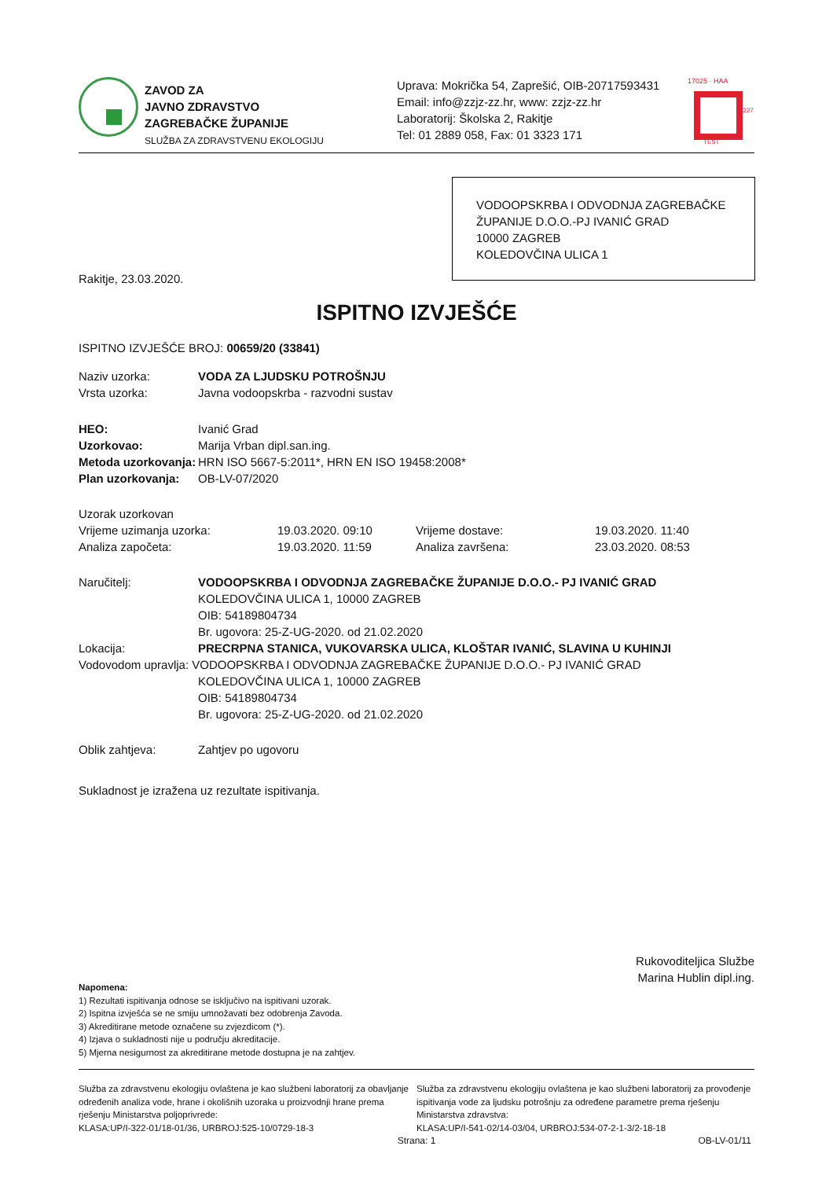ZAVOD ZA
JAVNO ZDRAVSTVO
ZAGREBAČKE ŽUPANIJE
SLUŽBA ZA ZDRAVSTVENU EKOLOGIJU
Uprava: Mokrička 54, Zaprešić, OIB-20717593431
Email: info@zzjz-zz.hr, www: zzjz-zz.hr
Laboratorij: Školska 2, Rakitje
Tel: 01 2889 058, Fax: 01 3323 171
17025 · HAA
TEST
1227
VODOOPSKRBA I ODVODNJA ZAGREBAČKE
ŽUPANIJE D.O.O.-PJ IVANIĆ GRAD
10000 ZAGREB
KOLEDOVČINA ULICA 1
Rakitje, 23.03.2020.
ISPITNO IZVJEŠĆE
ISPITNO IZVJEŠĆE BROJ: 00659/20 (33841)
Naziv uzorka: VODA ZA LJUDSKU POTROŠNJU
Vrsta uzorka: Javna vodoopskrba - razvodni sustav
HEO: Ivanić Grad
Uzorkovao: Marija Vrban dipl.san.ing.
Metoda uzorkovanja: HRN ISO 5667-5:2011*, HRN EN ISO 19458:2008*
Plan uzorkovanja: OB-LV-07/2020
Uzorak uzorkovan
Vrijeme uzimanja uzorka: 19.03.2020. 09:10 Vrijeme dostave: 19.03.2020. 11:40
Analiza započeta: 19.03.2020. 11:59 Analiza završena: 23.03.2020. 08:53
Naručitelj: VODOOPSKRBA I ODVODNJA ZAGREBAČKE ŽUPANIJE D.O.O.- PJ IVANIĆ GRAD
KOLEDOVČINA ULICA 1, 10000 ZAGREB
OIB: 54189804734
Br. ugovora: 25-Z-UG-2020. od 21.02.2020
Lokacija: PRECRPNA STANICA, VUKOVARSKA ULICA, KLOŠTAR IVANIĆ, SLAVINA U KUHINJI
Vodovodom upravlja: VODOOPSKRBA I ODVODNJA ZAGREBAČKE ŽUPANIJE D.O.O.- PJ IVANIĆ GRAD
KOLEDOVČINA ULICA 1, 10000 ZAGREB
OIB: 54189804734
Br. ugovora: 25-Z-UG-2020. od 21.02.2020
Oblik zahtjeva: Zahtjev po ugovoru
Sukladnost je izražena uz rezultate ispitivanja.
Rukovoditeljica Službe
Marina Hublin dipl.ing.
Napomena:
1) Rezultati ispitivanja odnose se isključivo na ispitivani uzorak.
2) Ispitna izvješća se ne smiju umnožavati bez odobrenja Zavoda.
3) Akreditirane metode označene su zvjezdicom (*).
4) Izjava o sukladnosti nije u području akreditacije.
5) Mjerna nesigurnost za akreditirane metode dostupna je na zahtjev.
Služba za zdravstvenu ekologiju ovlaštena je kao službeni laboratorij za obavljanje određenih analiza vode, hrane i okolišnih uzoraka u proizvodnji hrane prema rješenju Ministarstva poljoprivrede:
KLASA:UP/I-322-01/18-01/36, URBROJ:525-10/0729-18-3
Služba za zdravstvenu ekologiju ovlaštena je kao službeni laboratorij za provođenje ispitivanja vode za ljudsku potrošnju za određene parametre prema rješenju Ministarstva zdravstva:
KLASA:UP/I-541-02/14-03/04, URBROJ:534-07-2-1-3/2-18-18
Strana: 1 OB-LV-01/11